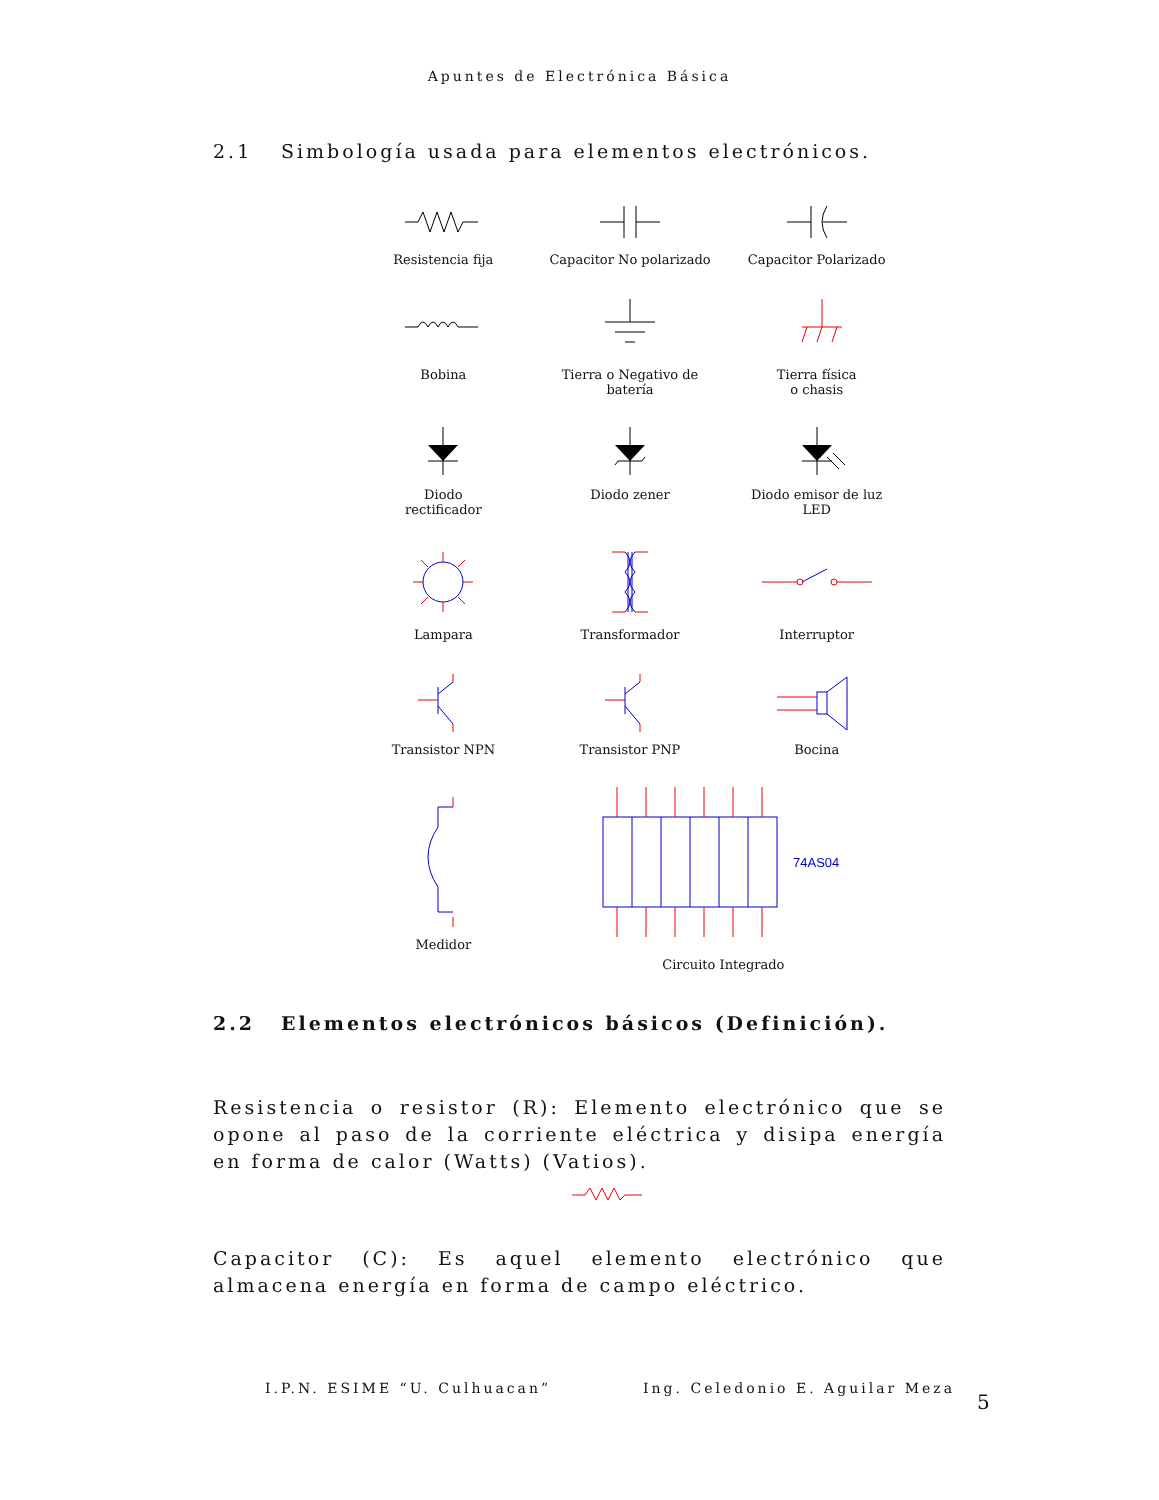Apuntes de Electrónica Básica
2.1 Simbología usada para elementos electrónicos.
Resistencia fija
Capacitor No polarizado
Capacitor Polarizado
Bobina
Tierra o Negativo de
batería
Tierra física
o chasis
Diodo
rectificador
Diodo zener
Diodo emisor de luz
LED
Lampara
Transformador
Interruptor
Transistor NPN
Transistor PNP
Bocina
Medidor
74AS04
Circuito Integrado
2.2 Elementos electrónicos básicos (Definición).
Resistencia o resistor (R): Elemento electrónico que se opone al paso de la corriente eléctrica y disipa energía en forma de calor (Watts) (Vatios).
Capacitor (C): Es aquel elemento electrónico que almacena energía en forma de campo eléctrico.
I.P.N. ESIME “U. Culhuacan” Ing. Celedonio E. Aguilar Meza
5